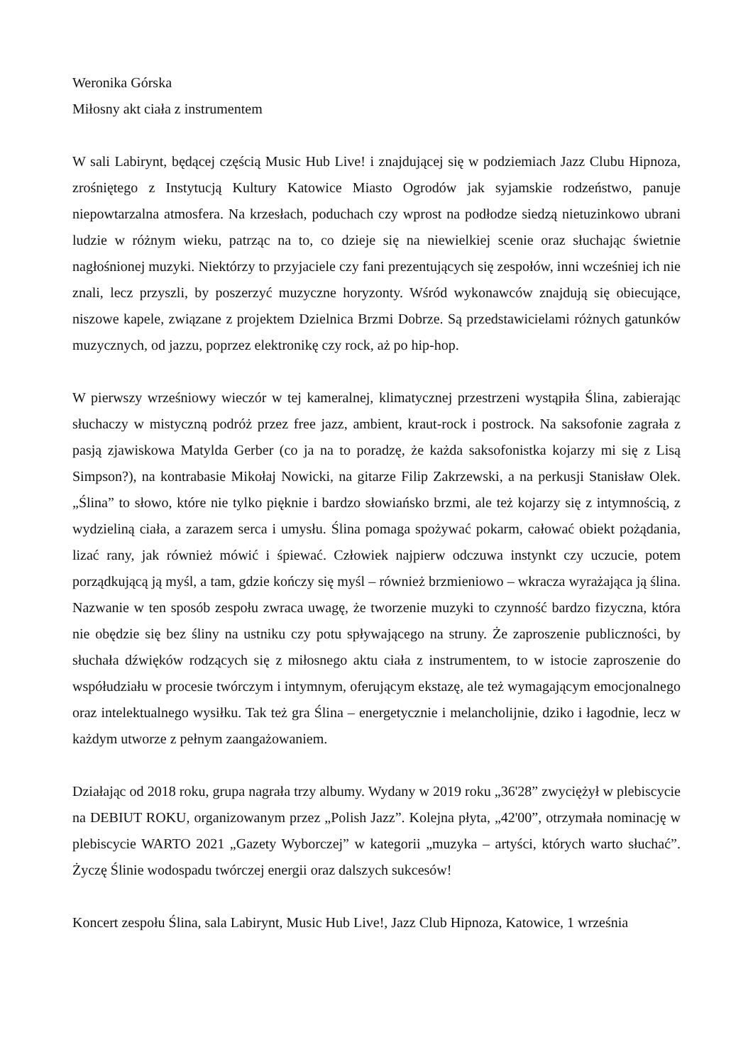Weronika Górska
Miłosny akt ciała z instrumentem
W sali Labirynt, będącej częścią Music Hub Live! i znajdującej się w podziemiach Jazz Clubu Hipnoza, zrośniętego z Instytucją Kultury Katowice Miasto Ogrodów jak syjamskie rodzeństwo, panuje niepowtarzalna atmosfera. Na krzesłach, poduchach czy wprost na podłodze siedzą nietuzinkowo ubrani ludzie w różnym wieku, patrząc na to, co dzieje się na niewielkiej scenie oraz słuchając świetnie nagłośnionej muzyki. Niektórzy to przyjaciele czy fani prezentujących się zespołów, inni wcześniej ich nie znali, lecz przyszli, by poszerzyć muzyczne horyzonty. Wśród wykonawców znajdują się obiecujące, niszowe kapele, związane z projektem Dzielnica Brzmi Dobrze. Są przedstawicielami różnych gatunków muzycznych, od jazzu, poprzez elektronikę czy rock, aż po hip-hop.
W pierwszy wrześniowy wieczór w tej kameralnej, klimatycznej przestrzeni wystąpiła Ślina, zabierając słuchaczy w mistyczną podróż przez free jazz, ambient, kraut-rock i postrock. Na saksofonie zagrała z pasją zjawiskowa Matylda Gerber (co ja na to poradzę, że każda saksofonistka kojarzy mi się z Lisą Simpson?), na kontrabasie Mikołaj Nowicki, na gitarze Filip Zakrzewski, a na perkusji Stanisław Olek. „Ślina” to słowo, które nie tylko pięknie i bardzo słowiańsko brzmi, ale też kojarzy się z intymnością, z wydzieliną ciała, a zarazem serca i umysłu. Ślina pomaga spożywać pokarm, całować obiekt pożądania, lizać rany, jak również mówić i śpiewać. Człowiek najpierw odczuwa instynkt czy uczucie, potem porządkującą ją myśl, a tam, gdzie kończy się myśl – również brzmieniowo – wkracza wyrażająca ją ślina. Nazwanie w ten sposób zespołu zwraca uwagę, że tworzenie muzyki to czynność bardzo fizyczna, która nie obędzie się bez śliny na ustniku czy potu spływającego na struny. Że zaproszenie publiczności, by słuchała dźwięków rodzących się z miłosnego aktu ciała z instrumentem, to w istocie zaproszenie do współudziału w procesie twórczym i intymnym, oferującym ekstazę, ale też wymagającym emocjonalnego oraz intelektualnego wysiłku. Tak też gra Ślina – energetycznie i melancholijnie, dziko i łagodnie, lecz w każdym utworze z pełnym zaangażowaniem.
Działając od 2018 roku, grupa nagrała trzy albumy. Wydany w 2019 roku „36'28” zwyciężył w plebiscycie na DEBIUT ROKU, organizowanym przez „Polish Jazz”. Kolejna płyta, „42'00”, otrzymała nominację w plebiscycie WARTO 2021 „Gazety Wyborczej” w kategorii „muzyka – artyści, których warto słuchać”. Życzę Ślinie wodospadu twórczej energii oraz dalszych sukcesów!
Koncert zespołu Ślina, sala Labirynt, Music Hub Live!, Jazz Club Hipnoza, Katowice, 1 września